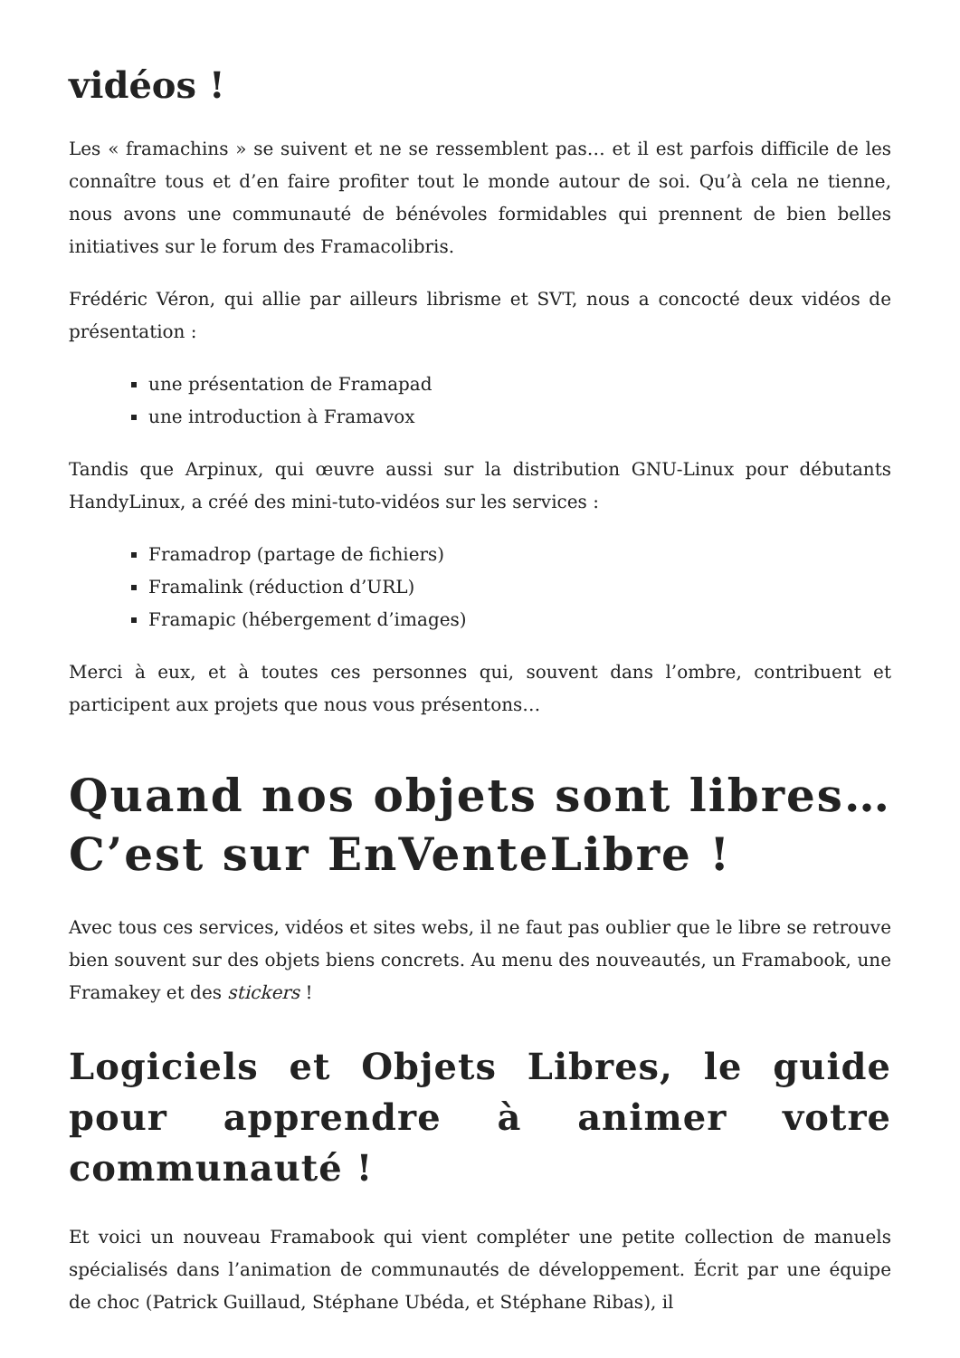vidéos !
Les « framachins » se suivent et ne se ressemblent pas… et il est parfois difficile de les connaître tous et d’en faire profiter tout le monde autour de soi. Qu’à cela ne tienne, nous avons une communauté de bénévoles formidables qui prennent de bien belles initiatives sur le forum des Framacolibris.
Frédéric Véron, qui allie par ailleurs librisme et SVT, nous a concocté deux vidéos de présentation :
une présentation de Framapad
une introduction à Framavox
Tandis que Arpinux, qui œuvre aussi sur la distribution GNU-Linux pour débutants HandyLinux, a créé des mini-tuto-vidéos sur les services :
Framadrop (partage de fichiers)
Framalink (réduction d’URL)
Framapic (hébergement d’images)
Merci à eux, et à toutes ces personnes qui, souvent dans l’ombre, contribuent et participent aux projets que nous vous présentons…
Quand nos objets sont libres… C’est sur EnVenteLibre !
Avec tous ces services, vidéos et sites webs, il ne faut pas oublier que le libre se retrouve bien souvent sur des objets biens concrets. Au menu des nouveautés, un Framabook, une Framakey et des stickers !
Logiciels et Objets Libres, le guide pour apprendre à animer votre communauté !
Et voici un nouveau Framabook qui vient compléter une petite collection de manuels spécialisés dans l’animation de communautés de développement. Écrit par une équipe de choc (Patrick Guillaud, Stéphane Ubéda, et Stéphane Ribas), il